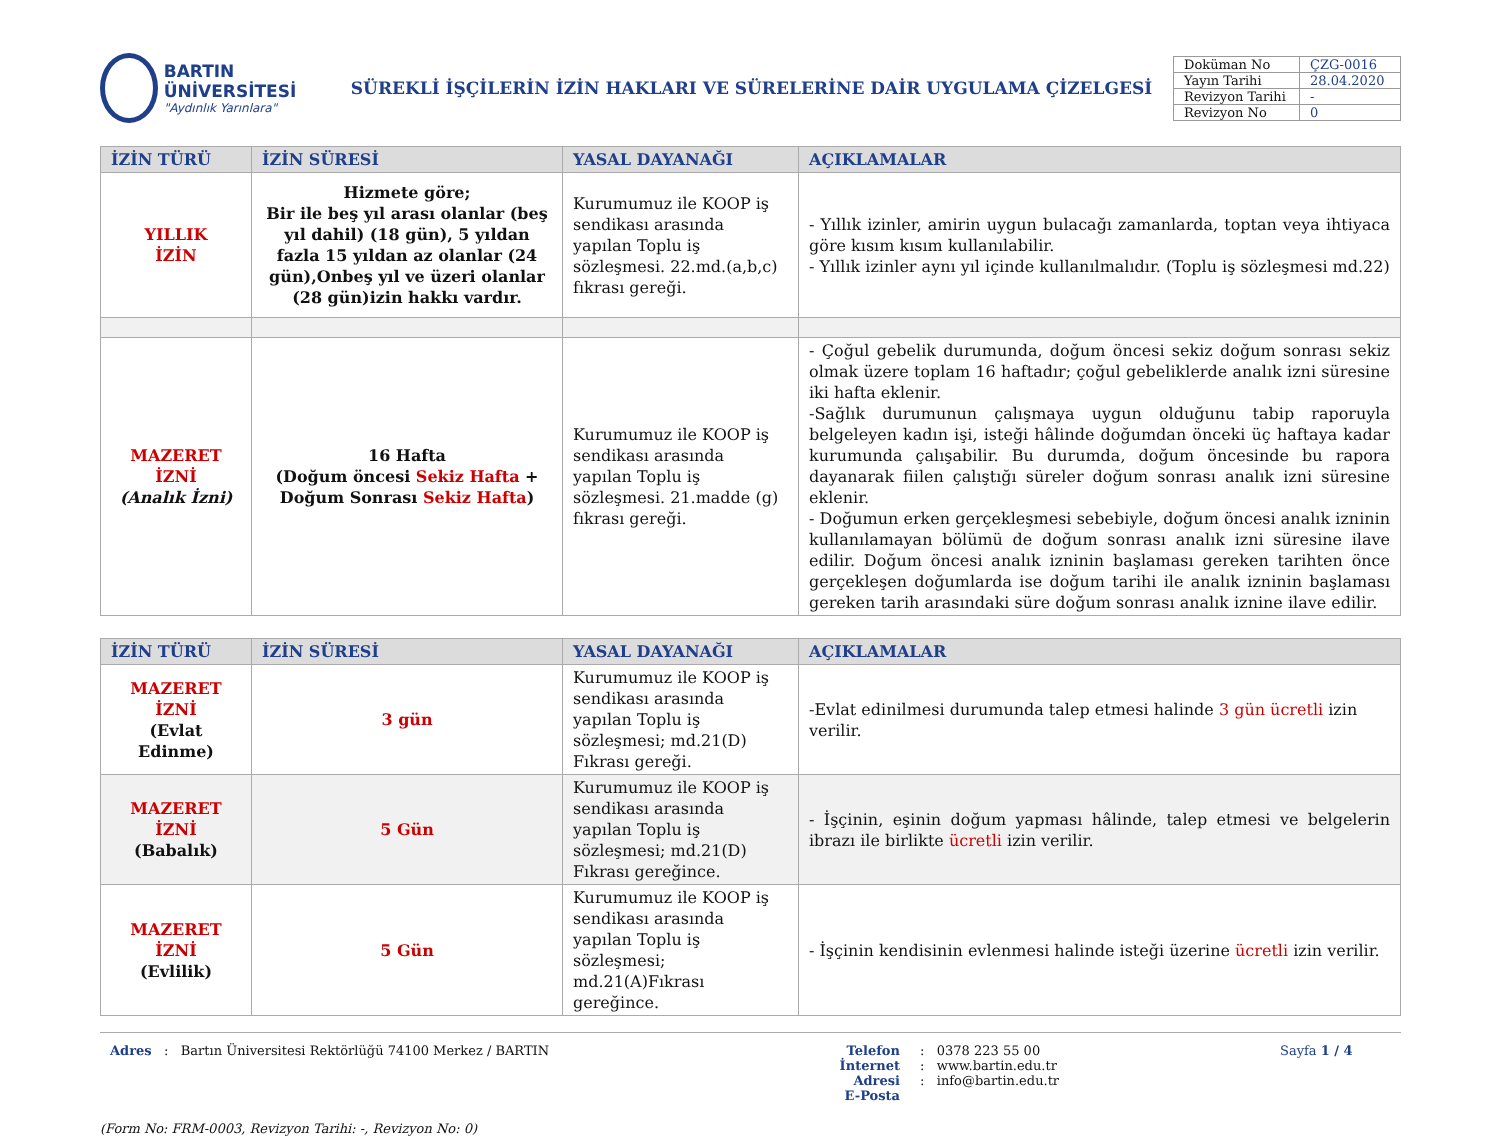BARTIN ÜNİVERSİTESİ
"Aydınlık Yarınlara"
SÜREKLİ İŞÇİLERİN İZİN HAKLARI VE SÜRELERİNE DAİR UYGULAMA ÇİZELGESİ
| Doküman No | ÇZG-0016 |
| Yayın Tarihi | 28.04.2020 |
| Revizyon Tarihi | - |
| Revizyon No | 0 |
| İZİN TÜRÜ | İZİN SÜRESİ | YASAL DAYANAĞI | AÇIKLAMALAR |
| --- | --- | --- | --- |
| YILLIK İZİN | Hizmete göre; Bir ile beş yıl arası olanlar (beş yıl dahil) (18 gün), 5 yıldan fazla 15 yıldan az olanlar (24 gün),Onbeş yıl ve üzeri olanlar (28 gün)izin hakkı vardır. | Kurumumuz ile KOOP iş sendikası arasında yapılan Toplu iş sözleşmesi. 22.md.(a,b,c) fıkrası gereği. | - Yıllık izinler, amirin uygun bulacağı zamanlarda, toptan veya ihtiyaca göre kısım kısım kullanılabilir. - Yıllık izinler aynı yıl içinde kullanılmalıdır. (Toplu iş sözleşmesi md.22) |
| MAZERET İZNİ (Analık İzni) | 16 Hafta (Doğum öncesi Sekiz Hafta + Doğum Sonrası Sekiz Hafta ) | Kurumumuz ile KOOP iş sendikası arasında yapılan Toplu iş sözleşmesi. 21.madde (g) fıkrası gereği. | - Çoğul gebelik durumunda, doğum öncesi sekiz doğum sonrası sekiz olmak üzere toplam 16 haftadır; çoğul gebeliklerde analık izni süresine iki hafta eklenir. -Sağlık durumunun çalışmaya uygun olduğunu tabip raporuyla belgeleyen kadın işi, isteği hâlinde doğumdan önceki üç haftaya kadar kurumunda çalışabilir. Bu durumda, doğum öncesinde bu rapora dayanarak fiilen çalıştığı süreler doğum sonrası analık izni süresine eklenir. - Doğumun erken gerçekleşmesi sebebiyle, doğum öncesi analık izninin kullanılamayan bölümü de doğum sonrası analık izni süresine ilave edilir. Doğum öncesi analık izninin başlaması gereken tarihten önce gerçekleşen doğumlarda ise doğum tarihi ile analık izninin başlaması gereken tarih arasındaki süre doğum sonrası analık iznine ilave edilir. |
| İZİN TÜRÜ | İZİN SÜRESİ | YASAL DAYANAĞI | AÇIKLAMALAR |
| --- | --- | --- | --- |
| MAZERET İZNİ (Evlat Edinme) | 3 gün | Kurumumuz ile KOOP iş sendikası arasında yapılan Toplu iş sözleşmesi; md.21(D) Fıkrası gereği. | -Evlat edinilmesi durumunda talep etmesi halinde 3 gün ücretli izin verilir. |
| MAZERET İZNİ (Babalık) | 5 Gün | Kurumumuz ile KOOP iş sendikası arasında yapılan Toplu iş sözleşmesi; md.21(D) Fıkrası gereğince. | - İşçinin, eşinin doğum yapması hâlinde, talep etmesi ve belgelerin ibrazı ile birlikte ücretli izin verilir. |
| MAZERET İZNİ (Evlilik) | 5 Gün | Kurumumuz ile KOOP iş sendikası arasında yapılan Toplu iş sözleşmesi; md.21(A)Fıkrası gereğince. | - İşçinin kendisinin evlenmesi halinde isteği üzerine ücretli izin verilir. |
Adres : Bartın Üniversitesi Rektörlüğü 74100 Merkez / BARTIN Telefon
İnternet Adresi
E-Posta
: 0378 223 55 00
: www.bartin.edu.tr
: info@bartin.edu.tr
Sayfa 1 / 4
(Form No: FRM-0003, Revizyon Tarihi: -, Revizyon No: 0)